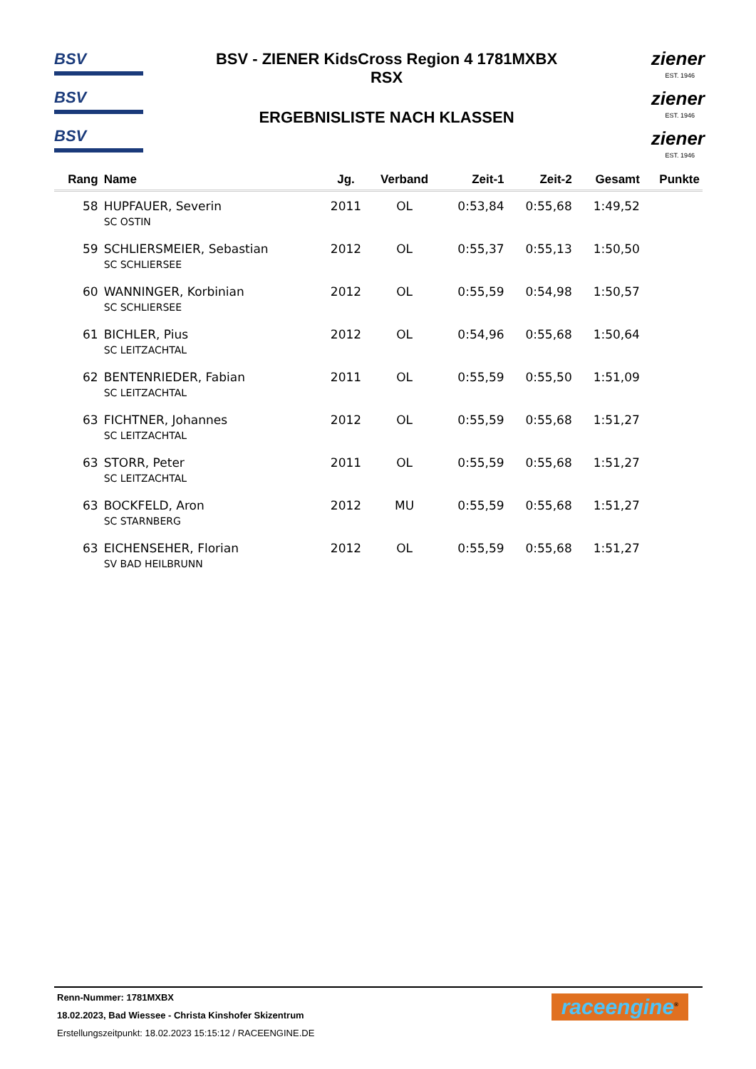BSV
BSV
BSV
BSV - ZIENER KidsCross Region 4 1781MXBX
RSX
ERGEBNISLISTE NACH KLASSEN
ziener
EST. 1946
ziener
EST. 1946
ziener
EST. 1946
| Rang | Name | Jg. | Verband | Zeit-1 | Zeit-2 | Gesamt | Punkte |
| --- | --- | --- | --- | --- | --- | --- | --- |
| 58 | HUPFAUER, Severin | 2011 | OL | 0:53,84 | 0:55,68 | 1:49,52 | |
| | SC OSTIN | | | | | | |
| 59 | SCHLIERSMEIER, Sebastian | 2012 | OL | 0:55,37 | 0:55,13 | 1:50,50 | |
| | SC SCHLIERSEE | | | | | | |
| 60 | WANNINGER, Korbinian | 2012 | OL | 0:55,59 | 0:54,98 | 1:50,57 | |
| | SC SCHLIERSEE | | | | | | |
| 61 | BICHLER, Pius | 2012 | OL | 0:54,96 | 0:55,68 | 1:50,64 | |
| | SC LEITZACHTAL | | | | | | |
| 62 | BENTENRIEDER, Fabian | 2011 | OL | 0:55,59 | 0:55,50 | 1:51,09 | |
| | SC LEITZACHTAL | | | | | | |
| 63 | FICHTNER, Johannes | 2012 | OL | 0:55,59 | 0:55,68 | 1:51,27 | |
| | SC LEITZACHTAL | | | | | | |
| 63 | STORR, Peter | 2011 | OL | 0:55,59 | 0:55,68 | 1:51,27 | |
| | SC LEITZACHTAL | | | | | | |
| 63 | BOCKFELD, Aron | 2012 | MU | 0:55,59 | 0:55,68 | 1:51,27 | |
| | SC STARNBERG | | | | | | |
| 63 | EICHENSEHER, Florian | 2012 | OL | 0:55,59 | 0:55,68 | 1:51,27 | |
| | SV BAD HEILBRUNN | | | | | | |
Renn-Nummer: 1781MXBX
18.02.2023, Bad Wiessee - Christa Kinshofer Skizentrum
Erstellungszeitpunkt: 18.02.2023 15:15:12 / RACEENGINE.DE
raceengine<sup>®</sup>